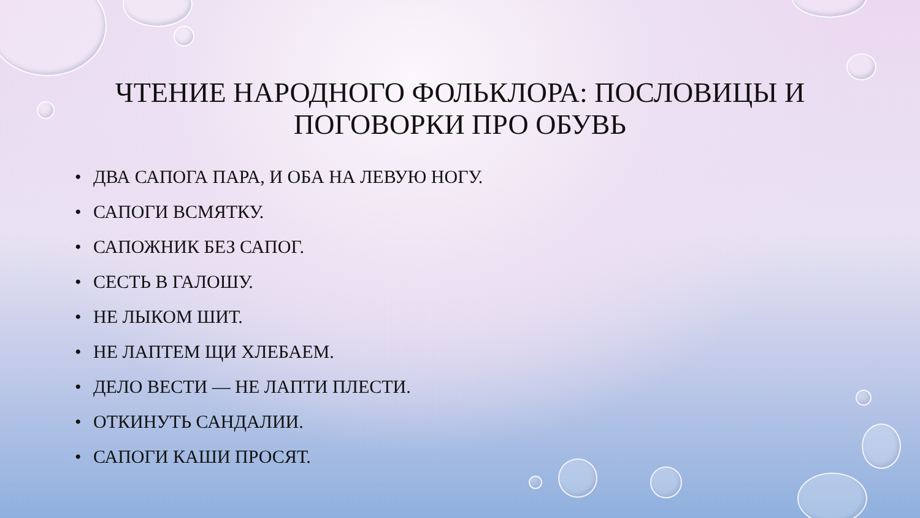ЧТЕНИЕ НАРОДНОГО ФОЛЬКЛОРА: ПОСЛОВИЦЫ И ПОГОВОРКИ ПРО ОБУВЬ
• ДВА САПОГА ПАРА, И ОБА НА ЛЕВУЮ НОГУ.
• САПОГИ ВСМЯТКУ.
• САПОЖНИК БЕЗ САПОГ.
• СЕСТЬ В ГАЛОШУ.
• НЕ ЛЫКОМ ШИТ.
• НЕ ЛАПТЕМ ЩИ ХЛЕБАЕМ.
• ДЕЛО ВЕСТИ — НЕ ЛАПТИ ПЛЕСТИ.
• ОТКИНУТЬ САНДАЛИИ.
• САПОГИ КАШИ ПРОСЯТ.